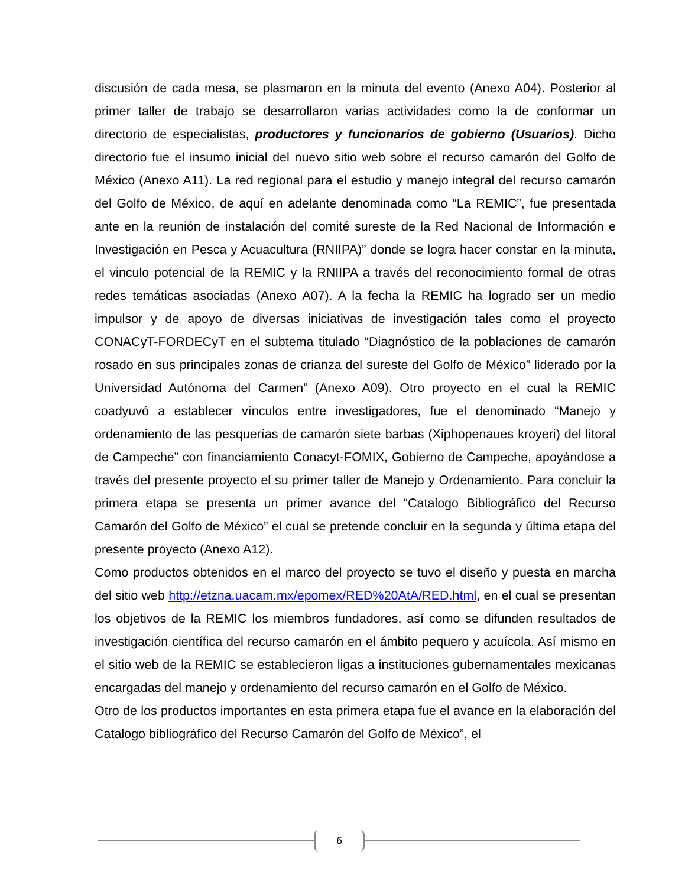discusión de cada mesa, se plasmaron en la minuta del evento (Anexo A04). Posterior al primer taller de trabajo se desarrollaron varias actividades como la de conformar un directorio de especialistas, productores y funcionarios de gobierno (Usuarios). Dicho directorio fue el insumo inicial del nuevo sitio web sobre el recurso camarón del Golfo de México (Anexo A11). La red regional para el estudio y manejo integral del recurso camarón del Golfo de México, de aquí en adelante denominada como “La REMIC”, fue presentada ante en la reunión de instalación del comité sureste de la Red Nacional de Información e Investigación en Pesca y Acuacultura (RNIIPA)” donde se logra hacer constar en la minuta, el vinculo potencial de la REMIC y la RNIIPA a través del reconocimiento formal de otras redes temáticas asociadas (Anexo A07). A la fecha la REMIC ha logrado ser un medio impulsor y de apoyo de diversas iniciativas de investigación tales como el proyecto CONACyT-FORDECyT en el subtema titulado “Diagnóstico de la poblaciones de camarón rosado en sus principales zonas de crianza del sureste del Golfo de México” liderado por la Universidad Autónoma del Carmen” (Anexo A09). Otro proyecto en el cual la REMIC coadyuvó a establecer vínculos entre investigadores, fue el denominado “Manejo y ordenamiento de las pesquerías de camarón siete barbas (Xiphopenaues kroyeri) del litoral de Campeche” con financiamiento Conacyt-FOMIX, Gobierno de Campeche, apoyándose a través del presente proyecto el su primer taller de Manejo y Ordenamiento. Para concluir la primera etapa se presenta un primer avance del “Catalogo Bibliográfico del Recurso Camarón del Golfo de México” el cual se pretende concluir en la segunda y última etapa del presente proyecto (Anexo A12).
Como productos obtenidos en el marco del proyecto se tuvo el diseño y puesta en marcha del sitio web http://etzna.uacam.mx/epomex/RED%20AtA/RED.html, en el cual se presentan los objetivos de la REMIC los miembros fundadores, así como se difunden resultados de investigación científica del recurso camarón en el ámbito pequero y acuícola. Así mismo en el sitio web de la REMIC se establecieron ligas a instituciones gubernamentales mexicanas encargadas del manejo y ordenamiento del recurso camarón en el Golfo de México.
Otro de los productos importantes en esta primera etapa fue el avance en la elaboración del Catalogo bibliográfico del Recurso Camarón del Golfo de México”, el
6